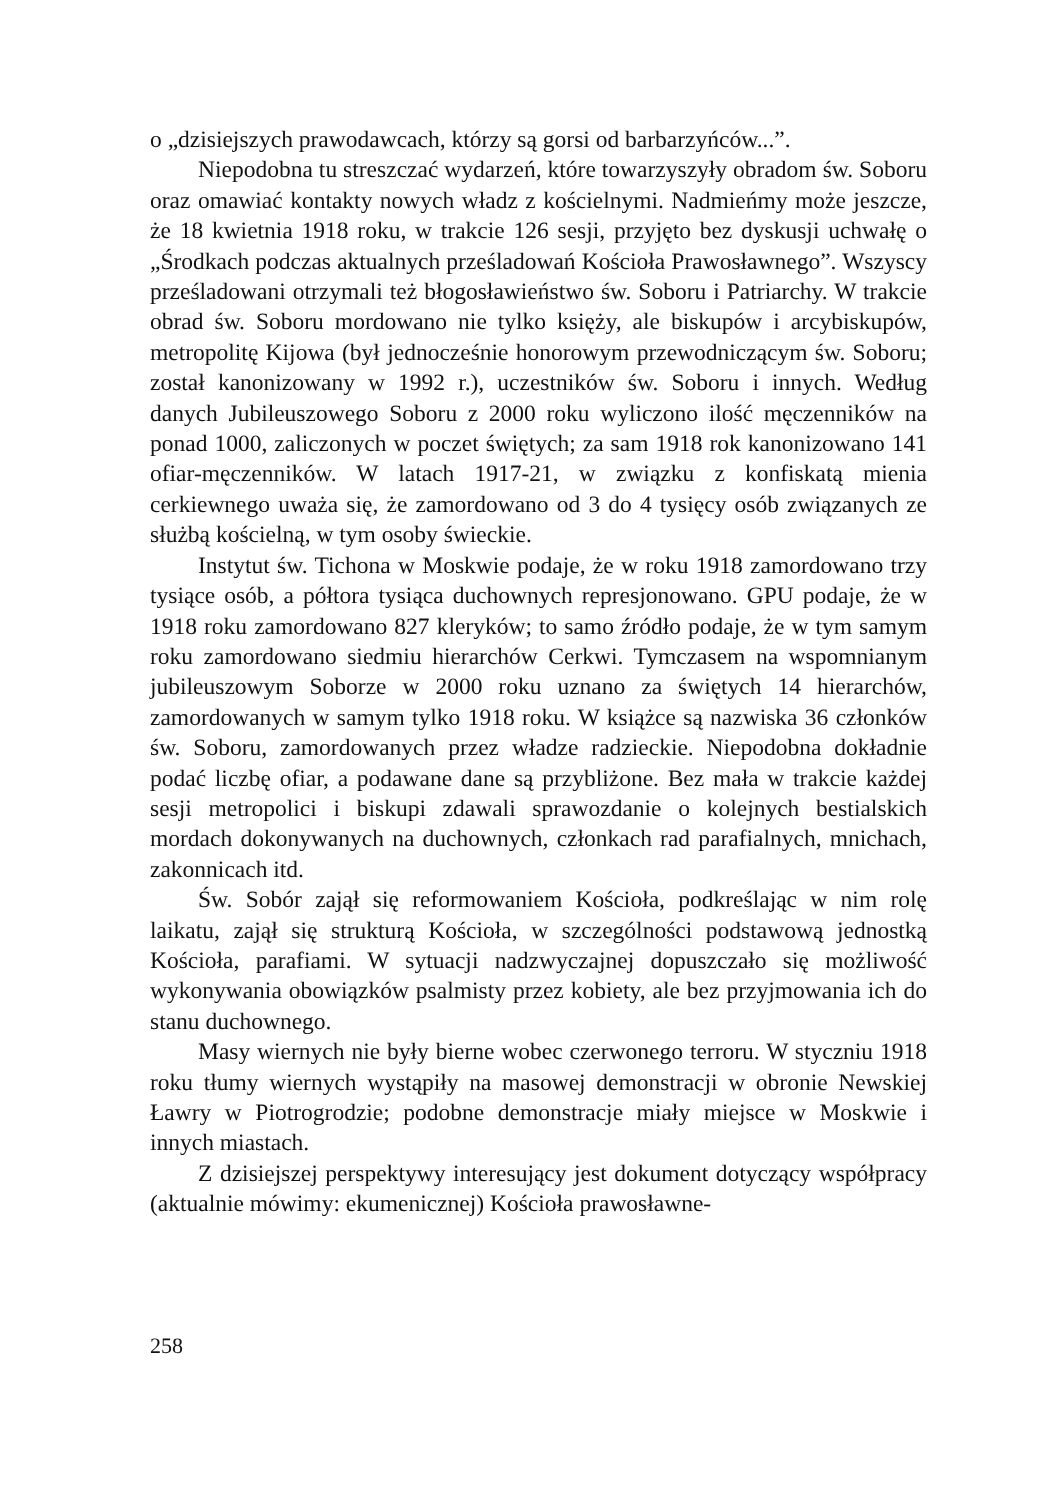o „dzisiejszych prawodawcach, którzy są gorsi od barbarzyńców...”.
Niepodobna tu streszczać wydarzeń, które towarzyszyły obradom św. Soboru oraz omawiać kontakty nowych władz z kościelnymi. Nadmieńmy może jeszcze, że 18 kwietnia 1918 roku, w trakcie 126 sesji, przyjęto bez dyskusji uchwałę o „Środkach podczas aktualnych prześladowań Kościoła Prawosławnego”. Wszyscy prześladowani otrzymali też błogosławieństwo św. Soboru i Patriarchy. W trakcie obrad św. Soboru mordowano nie tylko księży, ale biskupów i arcybiskupów, metropolitę Kijowa (był jednocześnie honorowym przewodniczącym św. Soboru; został kanonizowany w 1992 r.), uczestników św. Soboru i innych. Według danych Jubileuszowego Soboru z 2000 roku wyliczono ilość męczenników na ponad 1000, zaliczonych w poczet świętych; za sam 1918 rok kanonizowano 141 ofiar-męczenników. W latach 1917-21, w związku z konfiskatą mienia cerkiewnego uważa się, że zamordowano od 3 do 4 tysięcy osób związanych ze służbą kościelną, w tym osoby świeckie.
Instytut św. Tichona w Moskwie podaje, że w roku 1918 zamordowano trzy tysiące osób, a półtora tysiąca duchownych represjonowano. GPU podaje, że w 1918 roku zamordowano 827 kleryków; to samo źródło podaje, że w tym samym roku zamordowano siedmiu hierarchów Cerkwi. Tymczasem na wspomnianym jubileuszowym Soborze w 2000 roku uznano za świętych 14 hierarchów, zamordowanych w samym tylko 1918 roku. W książce są nazwiska 36 członków św. Soboru, zamordowanych przez władze radzieckie. Niepodobna dokładnie podać liczbę ofiar, a podawane dane są przybliżone. Bez mała w trakcie każdej sesji metropolici i biskupi zdawali sprawozdanie o kolejnych bestialskich mordach dokonywanych na duchownych, członkach rad parafialnych, mnichach, zakonnicach itd.
Św. Sobór zajął się reformowaniem Kościoła, podkreślając w nim rolę laikatu, zajął się strukturą Kościoła, w szczególności podstawową jednostką Kościoła, parafiami. W sytuacji nadzwyczajnej dopuszczało się możliwość wykonywania obowiązków psalmisty przez kobiety, ale bez przyjmowania ich do stanu duchownego.
Masy wiernych nie były bierne wobec czerwonego terroru. W styczniu 1918 roku tłumy wiernych wystąpiły na masowej demonstracji w obronie Newskiej Ławry w Piotrogrodzie; podobne demonstracje miały miejsce w Moskwie i innych miastach.
Z dzisiejszej perspektywy interesujący jest dokument dotyczący współpracy (aktualnie mówimy: ekumenicznej) Kościoła prawosławne-
258